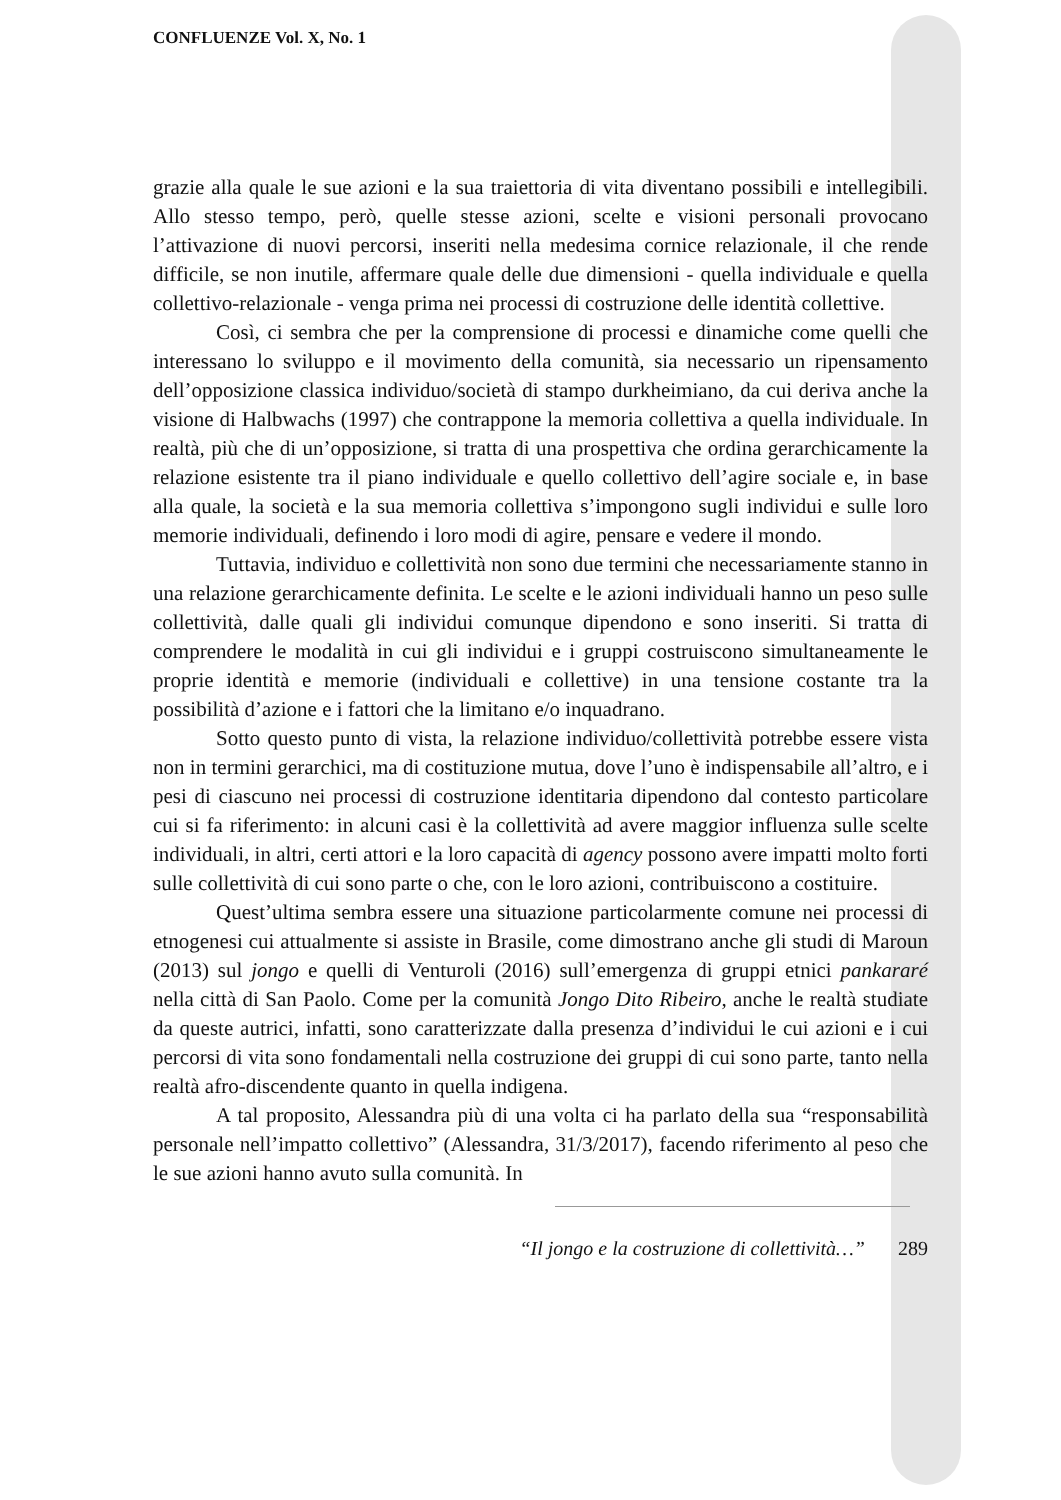CONFLUENZE Vol. X, No. 1
grazie alla quale le sue azioni e la sua traiettoria di vita diventano possibili e intellegibili. Allo stesso tempo, però, quelle stesse azioni, scelte e visioni personali provocano l’attivazione di nuovi percorsi, inseriti nella medesima cornice relazionale, il che rende difficile, se non inutile, affermare quale delle due dimensioni - quella individuale e quella collettivo-relazionale - venga prima nei processi di costruzione delle identità collettive.
Così, ci sembra che per la comprensione di processi e dinamiche come quelli che interessano lo sviluppo e il movimento della comunità, sia necessario un ripensamento dell’opposizione classica individuo/società di stampo durkheimiano, da cui deriva anche la visione di Halbwachs (1997) che contrappone la memoria collettiva a quella individuale. In realtà, più che di un’opposizione, si tratta di una prospettiva che ordina gerarchicamente la relazione esistente tra il piano individuale e quello collettivo dell’agire sociale e, in base alla quale, la società e la sua memoria collettiva s’impongono sugli individui e sulle loro memorie individuali, definendo i loro modi di agire, pensare e vedere il mondo.
Tuttavia, individuo e collettività non sono due termini che necessariamente stanno in una relazione gerarchicamente definita. Le scelte e le azioni individuali hanno un peso sulle collettività, dalle quali gli individui comunque dipendono e sono inseriti. Si tratta di comprendere le modalità in cui gli individui e i gruppi costruiscono simultaneamente le proprie identità e memorie (individuali e collettive) in una tensione costante tra la possibilità d’azione e i fattori che la limitano e/o inquadrano.
Sotto questo punto di vista, la relazione individuo/collettività potrebbe essere vista non in termini gerarchici, ma di costituzione mutua, dove l’uno è indispensabile all’altro, e i pesi di ciascuno nei processi di costruzione identitaria dipendono dal contesto particolare cui si fa riferimento: in alcuni casi è la collettività ad avere maggior influenza sulle scelte individuali, in altri, certi attori e la loro capacità di agency possono avere impatti molto forti sulle collettività di cui sono parte o che, con le loro azioni, contribuiscono a costituire.
Quest’ultima sembra essere una situazione particolarmente comune nei processi di etnogenesi cui attualmente si assiste in Brasile, come dimostrano anche gli studi di Maroun (2013) sul jongo e quelli di Venturoli (2016) sull’emergenza di gruppi etnici pankararé nella città di San Paolo. Come per la comunità Jongo Dito Ribeiro, anche le realtà studiate da queste autrici, infatti, sono caratterizzate dalla presenza d’individui le cui azioni e i cui percorsi di vita sono fondamentali nella costruzione dei gruppi di cui sono parte, tanto nella realtà afro-discendente quanto in quella indigena.
A tal proposito, Alessandra più di una volta ci ha parlato della sua “responsabilità personale nell’impatto collettivo” (Alessandra, 31/3/2017), facendo riferimento al peso che le sue azioni hanno avuto sulla comunità. In
“Il jongo e la costruzione di collettività…” 289